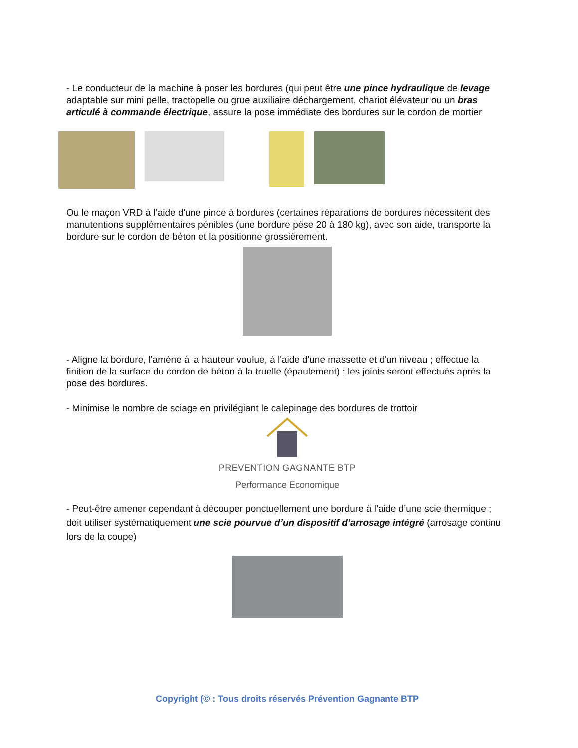- Le conducteur de la machine à poser les bordures (qui peut être une pince hydraulique de levage adaptable sur mini pelle, tractopelle ou grue auxiliaire déchargement, chariot élévateur ou un bras articulé à commande électrique, assure la pose immédiate des bordures sur le cordon de mortier
Ou le maçon VRD à l’aide d'une pince à bordures (certaines réparations de bordures nécessitent des manutentions supplémentaires pénibles (une bordure pèse 20 à 180 kg), avec son aide, transporte la bordure sur le cordon de béton et la positionne grossièrement.
- Aligne la bordure, l'amène à la hauteur voulue, à l'aide d'une massette et d'un niveau ; effectue la finition de la surface du cordon de béton à la truelle (épaulement) ; les joints seront effectués après la pose des bordures.
- Minimise le nombre de sciage en privilégiant le calepinage des bordures de trottoir
PREVENTION GAGNANTE BTP
Performance Economique
- Peut-être amener cependant à découper ponctuellement une bordure à l’aide d’une scie thermique ; doit utiliser systématiquement une scie pourvue d’un dispositif d’arrosage intégré (arrosage continu lors de la coupe)
Copyright (© : Tous droits réservés Prévention Gagnante BTP